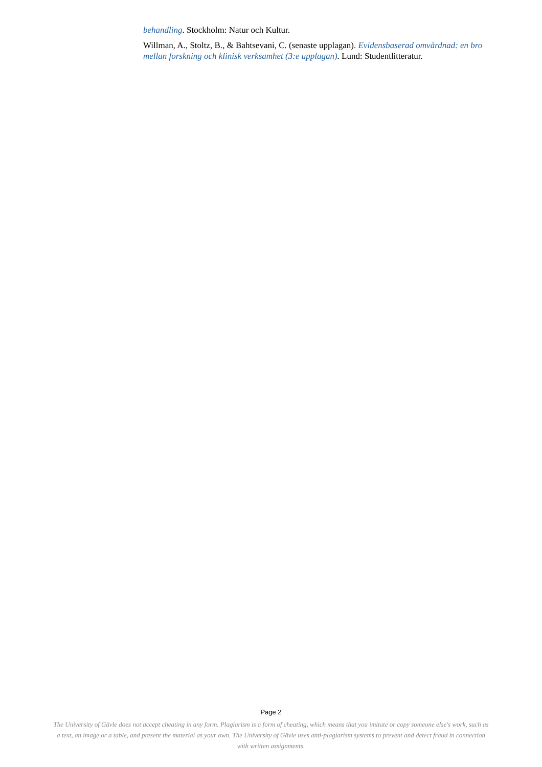behandling. Stockholm: Natur och Kultur.
Willman, A., Stoltz, B., & Bahtsevani, C. (senaste upplagan). Evidensbaserad omvårdnad: en bro mellan forskning och klinisk verksamhet (3:e upplagan). Lund: Studentlitteratur.
Page 2
The University of Gävle does not accept cheating in any form. Plagiarism is a form of cheating, which means that you imitate or copy someone else's work, such as a text, an image or a table, and present the material as your own. The University of Gävle uses anti-plagiarism systems to prevent and detect fraud in connection with written assignments.